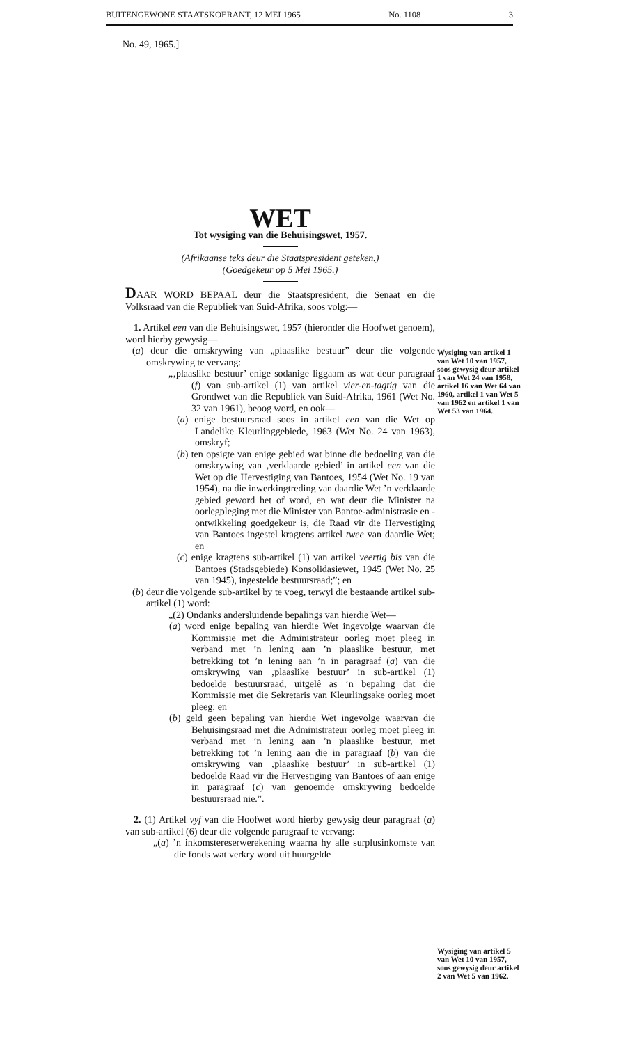BUITENGEWONE STAATSKOERANT, 12 MEI 1965 No. 1108 3
No. 49, 1965.]
WET
Tot wysiging van die Behuisingswet, 1957.
(Afrikaanse teks deur die Staatspresident geteken.)
(Goedgekeur op 5 Mei 1965.)
DAAR WORD BEPAAL deur die Staatspresident, die Senaat en die Volksraad van die Republiek van Suid-Afrika, soos volg:—
1. Artikel een van die Behuisingswet, 1957 (hieronder die Hoofwet genoem), word hierby gewysig—
(a) deur die omskrywing van „plaaslike bestuur” deur die volgende omskrywing te vervang:
„‚plaaslike bestuur’ enige sodanige liggaam as wat deur paragraaf (f) van sub-artikel (1) van artikel vier-en-tagtig van die Grondwet van die Republiek van Suid-Afrika, 1961 (Wet No. 32 van 1961), beoog word, en ook—
(a) enige bestuursraad soos in artikel een van die Wet op Landelike Kleurlinggebiede, 1963 (Wet No. 24 van 1963), omskryf;
(b) ten opsigte van enige gebied wat binne die bedoeling van die omskrywing van ‚verklaarde gebied’ in artikel een van die Wet op die Hervestiging van Bantoes, 1954 (Wet No. 19 van 1954), na die inwerkingtreding van daardie Wet ’n verklaarde gebied geword het of word, en wat deur die Minister na oorlegpleging met die Minister van Bantoe-administrasie en -ontwikkeling goedgekeur is, die Raad vir die Hervestiging van Bantoes ingestel kragtens artikel twee van daardie Wet; en
(c) enige kragtens sub-artikel (1) van artikel veertig bis van die Bantoes (Stadsgebiede) Konsolidasiewet, 1945 (Wet No. 25 van 1945), ingestelde bestuursraad;”; en
(b) deur die volgende sub-artikel by te voeg, terwyl die bestaande artikel sub-artikel (1) word:
„(2) Ondanks andersluidende bepalings van hierdie Wet—
(a) word enige bepaling van hierdie Wet ingevolge waarvan die Kommissie met die Administrateur oorleg moet pleeg in verband met ’n lening aan ’n plaaslike bestuur, met betrekking tot ’n lening aan ’n in paragraaf (a) van die omskrywing van ‚plaaslike bestuur’ in sub-artikel (1) bedoelde bestuursraad, uitgelê as ’n bepaling dat die Kommissie met die Sekretaris van Kleurlingsake oorleg moet pleeg; en
(b) geld geen bepaling van hierdie Wet ingevolge waarvan die Behuisingsraad met die Administrateur oorleg moet pleeg in verband met ’n lening aan ’n plaaslike bestuur, met betrekking tot ’n lening aan die in paragraaf (b) van die omskrywing van ‚plaaslike bestuur’ in sub-artikel (1) bedoelde Raad vir die Hervestiging van Bantoes of aan enige in paragraaf (c) van genoemde omskrywing bedoelde bestuursraad nie.”.
2. (1) Artikel vyf van die Hoofwet word hierby gewysig deur paragraaf (a) van sub-artikel (6) deur die volgende paragraaf te vervang:
„(a) ’n inkomstereserwerekening waarna hy alle surplusinkomste van die fonds wat verkry word uit huurgelde
Wysiging van artikel 1 van Wet 10 van 1957, soos gewysig deur artikel 1 van Wet 24 van 1958, artikel 16 van Wet 64 van 1960, artikel 1 van Wet 5 van 1962 en artikel 1 van Wet 53 van 1964.
Wysiging van artikel 5 van Wet 10 van 1957, soos gewysig deur artikel 2 van Wet 5 van 1962.